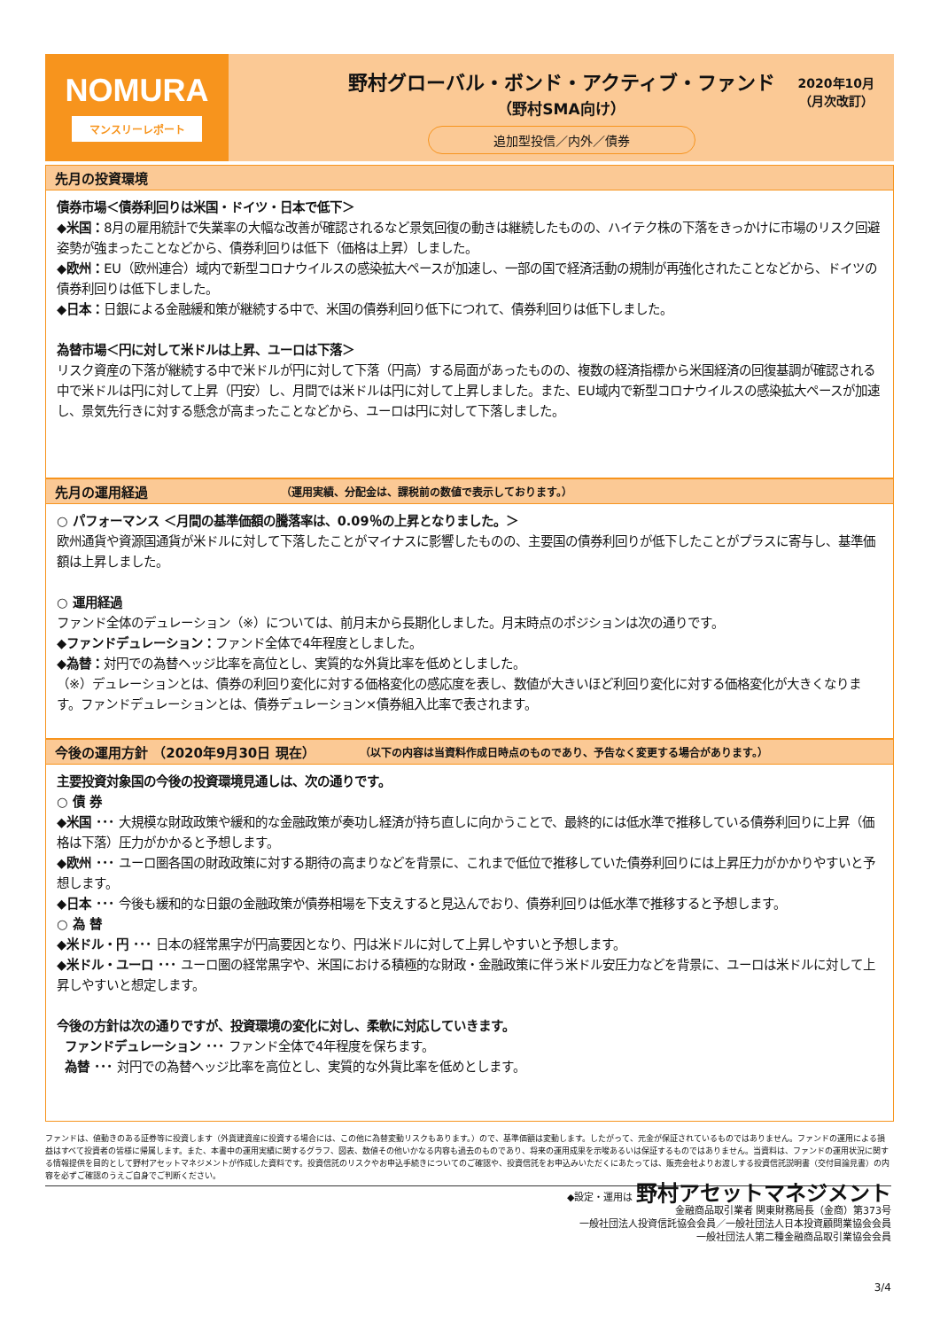NOMURA
マンスリーレポート
野村グローバル・ボンド・アクティブ・ファンド
（野村SMA向け）
追加型投信／内外／債券
2020年10月
（月次改訂）
先月の投資環境
債券市場＜債券利回りは米国・ドイツ・日本で低下＞
◆米国：8月の雇用統計で失業率の大幅な改善が確認されるなど景気回復の動きは継続したものの、ハイテク株の下落をきっかけに市場のリスク回避姿勢が強まったことなどから、債券利回りは低下（価格は上昇）しました。
◆欧州：EU（欧州連合）域内で新型コロナウイルスの感染拡大ペースが加速し、一部の国で経済活動の規制が再強化されたことなどから、ドイツの債券利回りは低下しました。
◆日本：日銀による金融緩和策が継続する中で、米国の債券利回り低下につれて、債券利回りは低下しました。
為替市場＜円に対して米ドルは上昇、ユーロは下落＞
リスク資産の下落が継続する中で米ドルが円に対して下落（円高）する局面があったものの、複数の経済指標から米国経済の回復基調が確認される中で米ドルは円に対して上昇（円安）し、月間では米ドルは円に対して上昇しました。また、EU域内で新型コロナウイルスの感染拡大ペースが加速し、景気先行きに対する懸念が高まったことなどから、ユーロは円に対して下落しました。
先月の運用経過 （運用実績、分配金は、課税前の数値で表示しております。）
○ パフォーマンス ＜月間の基準価額の騰落率は、0.09％の上昇となりました。＞
欧州通貨や資源国通貨が米ドルに対して下落したことがマイナスに影響したものの、主要国の債券利回りが低下したことがプラスに寄与し、基準価額は上昇しました。
○ 運用経過
ファンド全体のデュレーション（※）については、前月末から長期化しました。月末時点のポジションは次の通りです。
◆ファンドデュレーション：ファンド全体で4年程度としました。
◆為替：対円での為替ヘッジ比率を高位とし、実質的な外貨比率を低めとしました。
（※）デュレーションとは、債券の利回り変化に対する価格変化の感応度を表し、数値が大きいほど利回り変化に対する価格変化が大きくなります。ファンドデュレーションとは、債券デュレーション×債券組入比率で表されます。
今後の運用方針 （2020年9月30日 現在） （以下の内容は当資料作成日時点のものであり、予告なく変更する場合があります。）
主要投資対象国の今後の投資環境見通しは、次の通りです。
○ 債 券
◆米国 ･･･ 大規模な財政政策や緩和的な金融政策が奏功し経済が持ち直しに向かうことで、最終的には低水準で推移している債券利回りに上昇（価格は下落）圧力がかかると予想します。
◆欧州 ･･･ ユーロ圏各国の財政政策に対する期待の高まりなどを背景に、これまで低位で推移していた債券利回りには上昇圧力がかかりやすいと予想します。
◆日本 ･･･ 今後も緩和的な日銀の金融政策が債券相場を下支えすると見込んでおり、債券利回りは低水準で推移すると予想します。
○ 為 替
◆米ドル・円 ･･･ 日本の経常黒字が円高要因となり、円は米ドルに対して上昇しやすいと予想します。
◆米ドル・ユーロ ･･･ ユーロ圏の経常黒字や、米国における積極的な財政・金融政策に伴う米ドル安圧力などを背景に、ユーロは米ドルに対して上昇しやすいと想定します。
今後の方針は次の通りですが、投資環境の変化に対し、柔軟に対応していきます。
ファンドデュレーション ･･･ ファンド全体で4年程度を保ちます。
為替 ･･･ 対円での為替ヘッジ比率を高位とし、実質的な外貨比率を低めとします。
ファンドは、値動きのある証券等に投資します（外貨建資産に投資する場合には、この他に為替変動リスクもあります。）ので、基準価額は変動します。したがって、元金が保証されているものではありません。ファンドの運用による損益はすべて投資者の皆様に帰属します。また、本書中の運用実績に関するグラフ、図表、数値その他いかなる内容も過去のものであり、将来の運用成果を示唆あるいは保証するものではありません。当資料は、ファンドの運用状況に関する情報提供を目的として野村アセットマネジメントが作成した資料です。投資信託のリスクやお申込手続きについてのご確認や、投資信託をお申込みいただくにあたっては、販売会社よりお渡しする投資信託説明書（交付目論見書）の内容を必ずご確認のうえご自身でご判断ください。
◆設定・運用は 野村アセットマネジメント
金融商品取引業者 関東財務局長（金商）第373号
一般社団法人投資信託協会会員／一般社団法人日本投資顧問業協会会員
一般社団法人第二種金融商品取引業協会会員
3/4